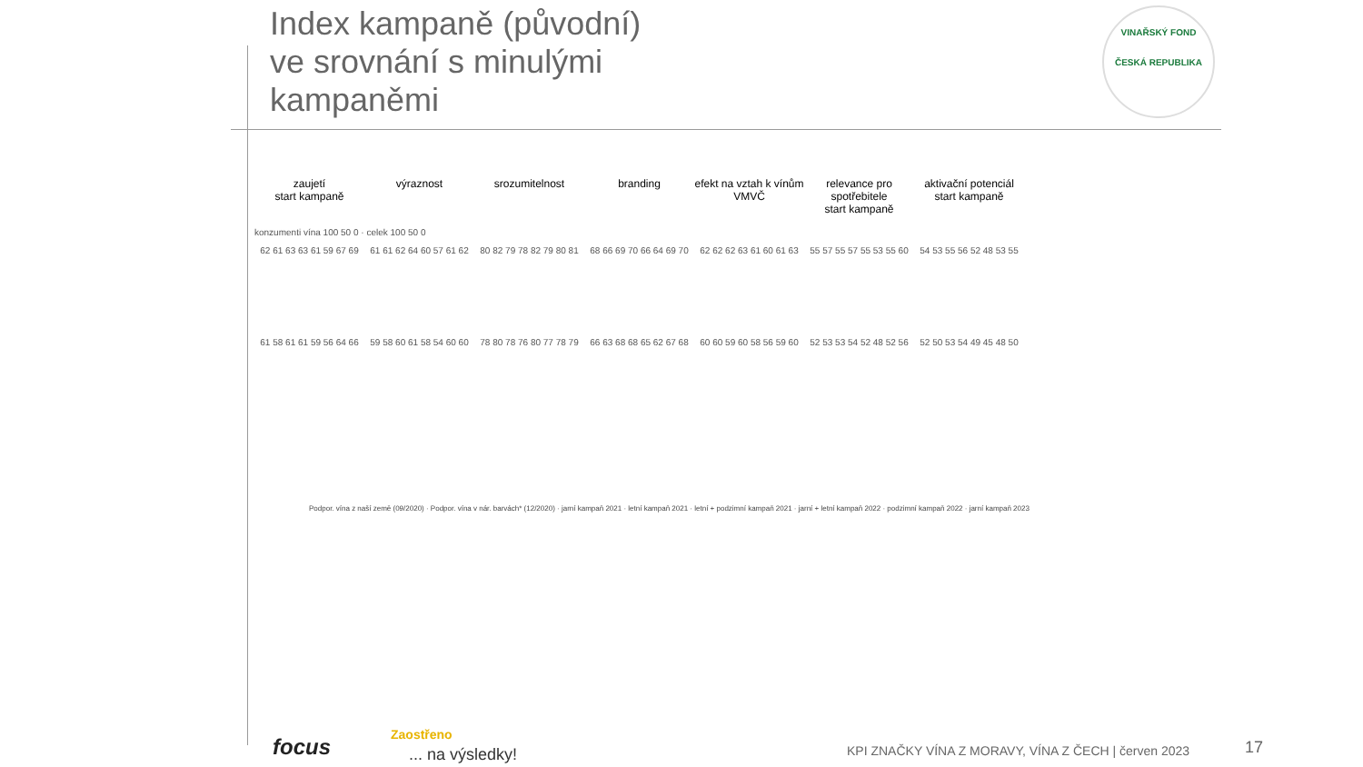Index kampaně (původní)
ve srovnání s minulými
kampaněmi
VINAŘSKÝ FOND
ČESKÁ REPUBLIKA
konzumenti vína 100 50 0 · celek 100 50 0
zaujetí
start kampaně
62 61 63 63 61 59 67 69
61 58 61 61 59 56 64 66
výraznost
61 61 62 64 60 57 61 62
59 58 60 61 58 54 60 60
srozumitelnost
80 82 79 78 82 79 80 81
78 80 78 76 80 77 78 79
branding
68 66 69 70 66 64 69 70
66 63 68 68 65 62 67 68
efekt na vztah k vínům VMVČ
62 62 62 63 61 60 61 63
60 60 59 60 58 56 59 60
relevance pro spotřebitele
start kampaně
55 57 55 57 55 53 55 60
52 53 53 54 52 48 52 56
aktivační potenciál
start kampaně
54 53 55 56 52 48 53 55
52 50 53 54 49 45 48 50
Podpor. vína z naší země (09/2020) · Podpor. vína v nár. barvách* (12/2020) · jarní kampaň 2021 · letní kampaň 2021 · letní + podzimní kampaň 2021 · jarní + letní kampaň 2022 · podzimní kampaň 2022 · jarní kampaň 2023
focus Zaostřeno
... na výsledky!
KPI ZNAČKY VÍNA Z MORAVY, VÍNA Z ČECH | červen 2023
17